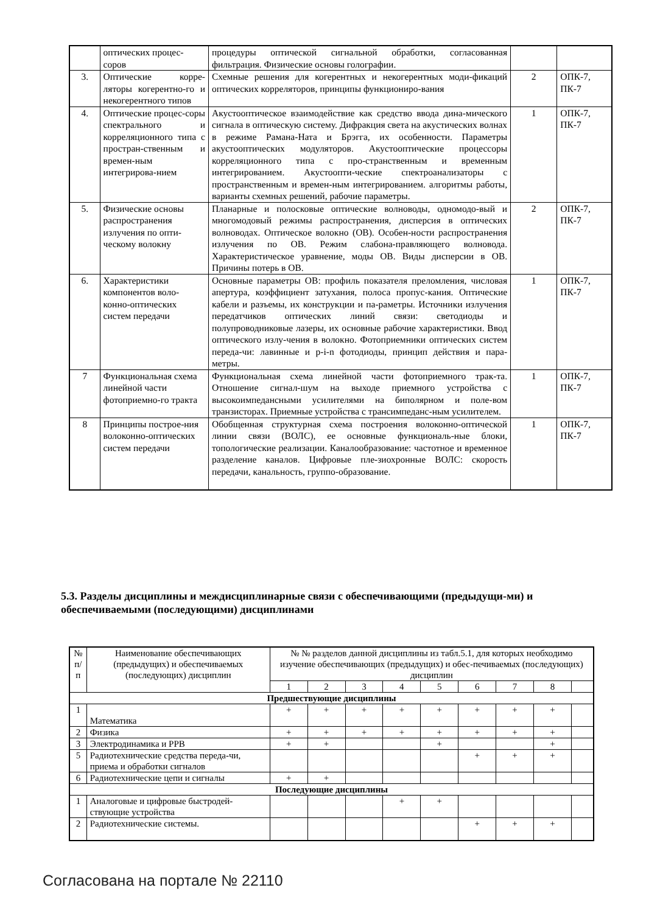| | оптических процес- соров | процедуры оптической сигнальной обработки, согласованная фильтрация. Физические основы голографии. | | |
| 3. | Оптические корре-ляторы когерентно-го и некогерентного типов | Схемные решения для когерентных и некогерентных моди-фикаций оптических корреляторов, принципы функциониро-вания | 2 | ОПК-7, ПК-7 |
| 4. | Оптические процес-соры спектрального и корреляционного типа с простран-ственным и времен-ным интегрирова-нием | Акустооптическое взаимодействие как средство ввода дина-мического сигнала в оптическую систему. Дифракция света на акустических волнах в режиме Рамана-Ната и Брэгга, их особенности. Параметры акустооптических модуляторов. Акустооптические процессоры корреляционного типа с про-странственным и временным интегрированием. Акустоопти-ческие спектроанализаторы с пространственным и времен-ным интегрированием. алгоритмы работы, варианты схемных решений, рабочие параметры. | 1 | ОПК-7, ПК-7 |
| 5. | Физические основы распространения излучения по опти-ческому волокну | Планарные и полосковые оптические волноводы, одномодо-вый и многомодовый режимы распространения, дисперсия в оптических волноводах. Оптическое волокно (ОВ). Особен-ности распространения излучения по ОВ. Режим слабона-правляющего волновода. Характеристическое уравнение, моды ОВ. Виды дисперсии в ОВ. Причины потерь в ОВ. | 2 | ОПК-7, ПК-7 |
| 6. | Характеристики компонентов воло-конно-оптических систем передачи | Основные параметры ОВ: профиль показателя преломления, числовая апертура, коэффициент затухания, полоса пропус-кания. Оптические кабели и разъемы, их конструкции и па-раметры. Источники излучения передатчиков оптических линий связи: светодиоды и полупроводниковые лазеры, их основные рабочие характеристики. Ввод оптического излу-чения в волокно. Фотоприемники оптических систем переда-чи: лавинные и p-i-n фотодиоды, принцип действия и пара-метры. | 1 | ОПК-7, ПК-7 |
| 7 | Функциональная схема линейной части фотоприемно-го тракта | Функциональная схема линейной части фотоприемного трак-та. Отношение сигнал-шум на выходе приемного устройства с высокоимпедансными усилителями на биполярном и поле-вом транзисторах. Приемные устройства с трансимпеданс-ным усилителем. | 1 | ОПК-7, ПК-7 |
| 8 | Принципы построе-ния волоконно-оптических систем передачи | Обобщенная структурная схема построения волоконно-оптической линии связи (ВОЛС), ее основные функциональ-ные блоки, топологические реализации. Каналообразование: частотное и временное разделение каналов. Цифровые пле-зиохронные ВОЛС: скорость передачи, канальность, группо-образование. | 1 | ОПК-7, ПК-7 |
5.3. Разделы дисциплины и междисциплинарные связи с обеспечивающими (предыдущи-ми) и обеспечиваемыми (последующими) дисциплинами
| № п/п | Наименование обеспечивающих (предыдущих) и обеспечиваемых (последующих) дисциплин | № № разделов данной дисциплины из табл.5.1, для которых необходимо изучение обеспечивающих (предыдущих) и обес-печиваемых (последующих) дисциплин | | | | | | | | |
| | | 1 | 2 | 3 | 4 | 5 | 6 | 7 | 8 | |
| Предшествующие дисциплины | | | | | | | | | | |
| 1 | Математика | + | + | + | + | + | + | + | + | |
| 2 | Физика | + | + | + | + | + | + | + | + | |
| 3 | Электродинамика и РРВ | + | + | | | + | | | + | |
| 5 | Радиотехнические средства переда-чи, приема и обработки сигналов | | | | | | + | + | + | |
| 6 | Радиотехнические цепи и сигналы | + | + | | | | | | | |
| Последующие дисциплины | | | | | | | | | | |
| 1 | Аналоговые и цифровые быстродей-ствующие устройства | | | | + | + | | | | |
| 2 | Радиотехнические системы. | | | | | | + | + | + | |
Согласована на портале № 22110